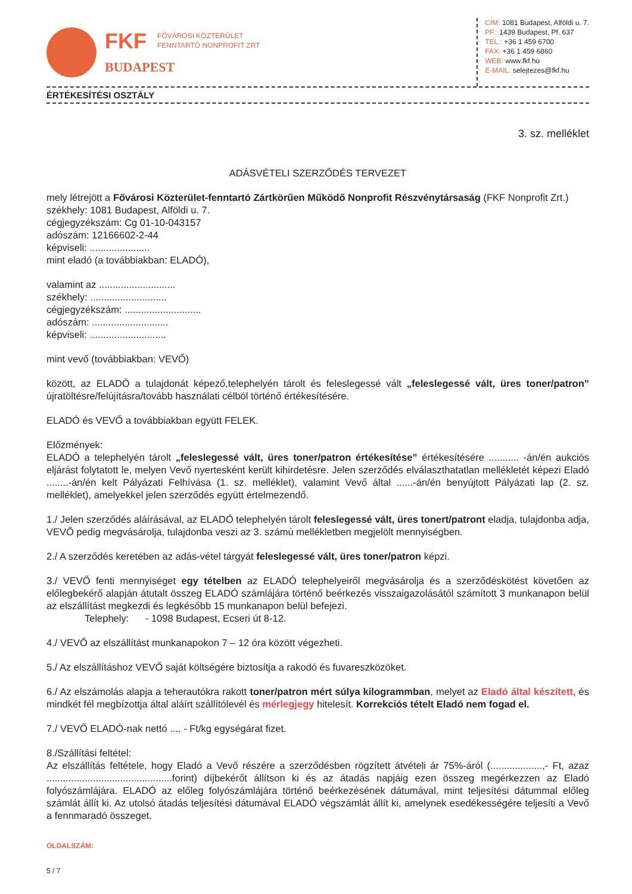FKF FŐVÁROSI KÖZTERÜLET
FENNTARTÓ NONPROFIT ZRT
BUDAPEST
CÍM: 1081 Budapest, Alföldi u. 7.
PF.: 1439 Budapest, Pf. 637
TEL.: +36 1 459 6700
FAX: +36 1 459 6860
WEB: www.fkf.hu
E-MAIL: selejtezes@fkf.hu
ÉRTÉKESÍTÉSI OSZTÁLY
3. sz. melléklet
ADÁSVÉTELI SZERZŐDÉS TERVEZET
mely létrejött a Fővárosi Közterület-fenntartó Zártkörűen Működő Nonprofit Részvénytársaság (FKF Nonprofit Zrt.)
székhely: 1081 Budapest, Alföldi u. 7.
cégjegyzékszám: Cg 01-10-043157
adószám: 12166602-2-44
képviseli: ......................
mint eladó (a továbbiakban: ELADÓ),
valamint az ............................
székhely: ............................
cégjegyzékszám: ............................
adószám: ............................
képviseli: ............................
mint vevő (továbbiakban: VEVŐ)
között, az ELADÓ a tulajdonát képező,telephelyén tárolt és feleslegessé vált „feleslegessé vált, üres toner/patron” újratöltésre/felújításra/tovább használati célból történő értékesítésére.
ELADÓ és VEVŐ a továbbiakban együtt FELEK.
Előzmények:
ELADÓ a telephelyén tárolt „feleslegessé vált, üres toner/patron értékesítése” értékesítésére ........... -án/én aukciós eljárást folytatott le, melyen Vevő nyertesként került kihirdetésre. Jelen szerződés elválaszthatatlan mellékletét képezi Eladó ........-án/én kelt Pályázati Felhívása (1. sz. melléklet), valamint Vevő által ......-án/én benyújtott Pályázati lap (2. sz. melléklet), amelyekkel jelen szerződés együtt értelmezendő.
1./ Jelen szerződés aláírásával, az ELADÓ telephelyén tárolt feleslegessé vált, üres tonert/patront eladja, tulajdonba adja, VEVŐ pedig megvásárolja, tulajdonba veszi az 3. számú mellékletben megjelölt mennyiségben.
2./ A szerződés keretében az adás-vétel tárgyát feleslegessé vált, üres toner/patron képzi.
3./ VEVŐ fenti mennyiséget egy tételben az ELADÓ telephelyeiről megvásárolja és a szerződéskötést követően az előlegbekérő alapján átutalt összeg ELADÓ számlájára történő beérkezés visszaigazolásától számított 3 munkanapon belül az elszállítást megkezdi és legkésőbb 15 munkanapon belül befejezi.
Telephely: - 1098 Budapest, Ecseri út 8-12.
4./ VEVŐ az elszállítást munkanapokon 7 – 12 óra között végezheti.
5./ Az elszállításhoz VEVŐ saját költségére biztosítja a rakodó és fuvareszközöket.
6./ Az elszámolás alapja a teherautókra rakott toner/patron mért súlya kilogrammban, melyet az Eladó által készített, és mindkét fél megbízottja által aláírt szállítólevél és mérlegjegy hitelesít. Korrekciós tételt Eladó nem fogad el.
7./ VEVŐ ELADÓ-nak nettó .... - Ft/kg egységárat fizet.
8./Szállítási feltétel:
Az elszállítás feltétele, hogy Eladó a Vevő részére a szerződésben rögzített átvételi ár 75%-áról (...................,- Ft, azaz ..............................................forint) díjbekérőt állítson ki és az átadás napjáig ezen összeg megérkezzen az Eladó folyószámlájára. ELADÓ az előleg folyószámlájára történő beérkezésének dátumával, mint teljesítési dátummal előleg számlát állít ki. Az utolsó átadás teljesítési dátumával ELADÓ végszámlát állít ki, amelynek esedékességére teljesíti a Vevő a fennmaradó összeget.
OLDALSZÁM:
5 / 7